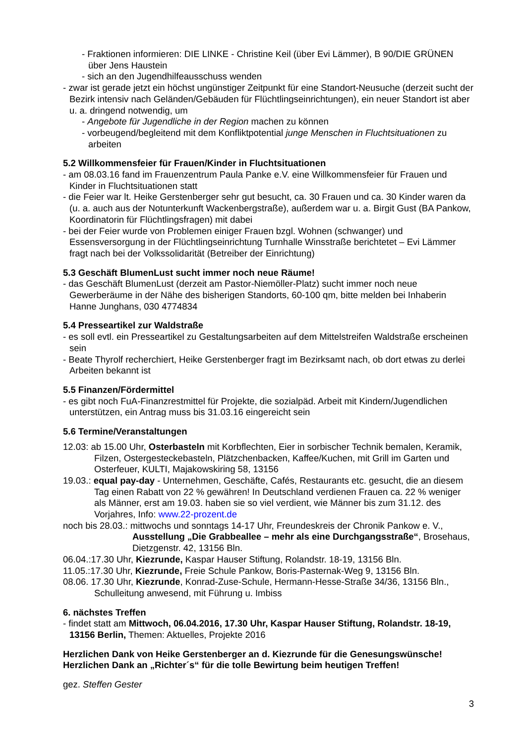- Fraktionen informieren: DIE LINKE - Christine Keil (über Evi Lämmer), B 90/DIE GRÜNEN über Jens Haustein
- sich an den Jugendhilfeausschuss wenden
- zwar ist gerade jetzt ein höchst ungünstiger Zeitpunkt für eine Standort-Neusuche (derzeit sucht der Bezirk intensiv nach Geländen/Gebäuden für Flüchtlingseinrichtungen), ein neuer Standort ist aber u. a. dringend notwendig, um
- Angebote für Jugendliche in der Region machen zu können
- vorbeugend/begleitend mit dem Konfliktpotential junge Menschen in Fluchtsituationen zu arbeiten
5.2 Willkommensfeier für Frauen/Kinder in Fluchtsituationen
- am 08.03.16 fand im Frauenzentrum Paula Panke e.V. eine Willkommensfeier für Frauen und Kinder in Fluchtsituationen statt
- die Feier war lt. Heike Gerstenberger sehr gut besucht, ca. 30 Frauen und ca. 30 Kinder waren da (u. a. auch aus der Notunterkunft Wackenbergstraße), außerdem war u. a. Birgit Gust (BA Pankow, Koordinatorin für Flüchtlingsfragen) mit dabei
- bei der Feier wurde von Problemen einiger Frauen bzgl. Wohnen (schwanger) und Essensversorgung in der Flüchtlingseinrichtung Turnhalle Winsstraße berichtetet – Evi Lämmer fragt nach bei der Volkssolidarität (Betreiber der Einrichtung)
5.3 Geschäft BlumenLust sucht immer noch neue Räume!
- das Geschäft BlumenLust (derzeit am Pastor-Niemöller-Platz) sucht immer noch neue Gewerberäume in der Nähe des bisherigen Standorts, 60-100 qm, bitte melden bei Inhaberin Hanne Junghans, 030 4774834
5.4 Presseartikel zur Waldstraße
- es soll evtl. ein Presseartikel zu Gestaltungsarbeiten auf dem Mittelstreifen Waldstraße erscheinen sein
- Beate Thyrolf recherchiert, Heike Gerstenberger fragt im Bezirksamt nach, ob dort etwas zu derlei Arbeiten bekannt ist
5.5 Finanzen/Fördermittel
- es gibt noch FuA-Finanzrestmittel für Projekte, die sozialpäd. Arbeit mit Kindern/Jugendlichen unterstützen, ein Antrag muss bis 31.03.16 eingereicht sein
5.6 Termine/Veranstaltungen
12.03: ab 15.00 Uhr, Osterbasteln mit Korbflechten, Eier in sorbischer Technik bemalen, Keramik, Filzen, Ostergesteckebasteln, Plätzchenbacken, Kaffee/Kuchen, mit Grill im Garten und Osterfeuer, KULTI, Majakowskiring 58, 13156
19.03.: equal pay-day - Unternehmen, Geschäfte, Cafés, Restaurants etc. gesucht, die an diesem Tag einen Rabatt von 22 % gewähren! In Deutschland verdienen Frauen ca. 22 % weniger als Männer, erst am 19.03. haben sie so viel verdient, wie Männer bis zum 31.12. des Vorjahres, Info: www.22-prozent.de
noch bis 28.03.: mittwochs und sonntags 14-17 Uhr, Freundeskreis der Chronik Pankow e. V.,
Ausstellung „Die Grabbeallee – mehr als eine Durchgangsstraße“, Brosehaus, Dietzgenstr. 42, 13156 Bln.
06.04.:17.30 Uhr, Kiezrunde, Kaspar Hauser Stiftung, Rolandstr. 18-19, 13156 Bln.
11.05.:17.30 Uhr, Kiezrunde, Freie Schule Pankow, Boris-Pasternak-Weg 9, 13156 Bln.
08.06. 17.30 Uhr, Kiezrunde, Konrad-Zuse-Schule, Hermann-Hesse-Straße 34/36, 13156 Bln., Schulleitung anwesend, mit Führung u. Imbiss
6. nächstes Treffen
- findet statt am Mittwoch, 06.04.2016, 17.30 Uhr, Kaspar Hauser Stiftung, Rolandstr. 18-19, 13156 Berlin, Themen: Aktuelles, Projekte 2016
Herzlichen Dank von Heike Gerstenberger an d. Kiezrunde für die Genesungswünsche!
Herzlichen Dank an „Richter´s“ für die tolle Bewirtung beim heutigen Treffen!
gez. Steffen Gester
3